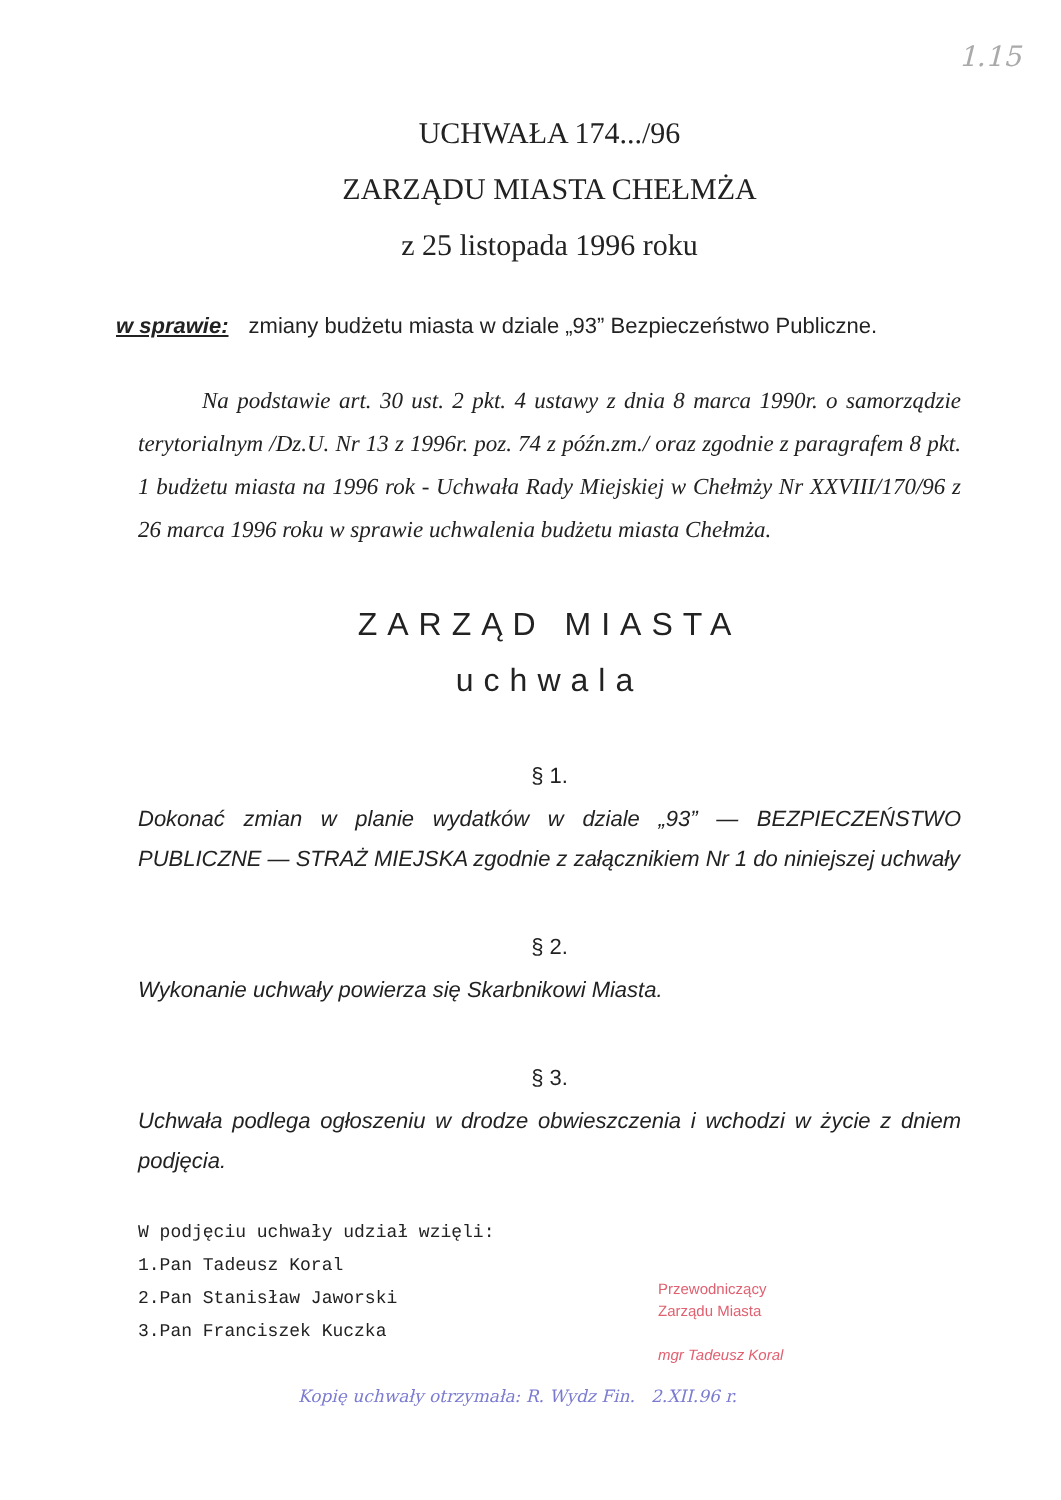1.15
UCHWAŁA 174.../96
ZARZĄDU MIASTA CHEŁMŻA
z 25 listopada 1996 roku
w sprawie: zmiany budżetu miasta w dziale „93” Bezpieczeństwo Publiczne.
Na podstawie art. 30 ust. 2 pkt. 4 ustawy z dnia 8 marca 1990r. o samorządzie terytorialnym /Dz.U. Nr 13 z 1996r. poz. 74 z późn.zm./ oraz zgodnie z paragrafem 8 pkt. 1 budżetu miasta na 1996 rok - Uchwała Rady Miejskiej w Chełmży Nr XXVIII/170/96 z 26 marca 1996 roku w sprawie uchwalenia budżetu miasta Chełmża.
ZARZĄD MIASTA
uchwala
§ 1.
Dokonać zmian w planie wydatków w dziale „93” — BEZPIECZEŃSTWO PUBLICZNE — STRAŻ MIEJSKA zgodnie z załącznikiem Nr 1 do niniejszej uchwały
§ 2.
Wykonanie uchwały powierza się Skarbnikowi Miasta.
§ 3.
Uchwała podlega ogłoszeniu w drodze obwieszczenia i wchodzi w życie z dniem podjęcia.
W podjęciu uchwały udział wzięli:
1.Pan Tadeusz Koral
2.Pan Stanisław Jaworski
3.Pan Franciszek Kuczka
Przewodniczący
Zarządu Miasta
mgr Tadeusz Koral
Kopię uchwały otrzymała: R. Wydz Fin. 2.XII.96 r.